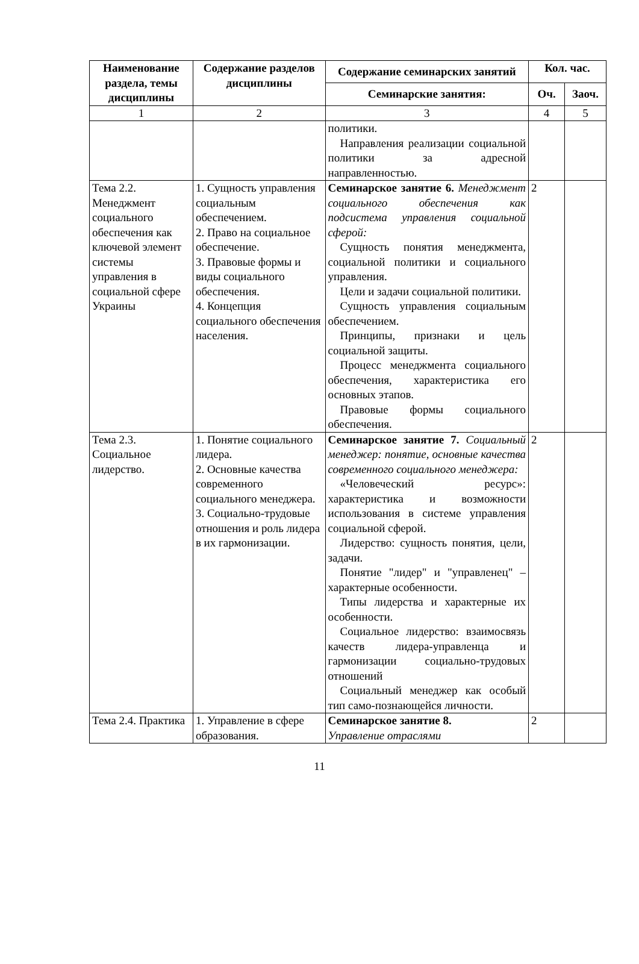| Наименование раздела, темы дисциплины | Содержание разделов дисциплины | Содержание семинарских занятий | Кол. час. | |
| --- | --- | --- | --- | --- |
| | | Семинарские занятия: | Оч. | Заоч. |
| 1 | 2 | 3 | 4 | 5 |
| | | политики. Направления реализации социальной политики за адресной направленностью. | | |
| Тема 2.2. Менеджмент социального обеспечения как ключевой элемент системы управления в социальной сфере Украины | 1. Сущность управления социальным обеспечением. 2. Право на социальное обеспечение. 3. Правовые формы и виды социального обеспечения. 4. Концепция социального обеспечения населения. | Семинарское занятие 6. Менеджмент социального обеспечения как подсистема управления социальной сферой: Сущность понятия менеджмента, социальной политики и социального управления. Цели и задачи социальной политики. Сущность управления социальным обеспечением. Принципы, признаки и цель социальной защиты. Процесс менеджмента социального обеспечения, характеристика его основных этапов. Правовые формы социального обеспечения. | 2 | |
| Тема 2.3. Социальное лидерство. | 1. Понятие социального лидера. 2. Основные качества современного социального менеджера. 3. Социально-трудовые отношения и роль лидера в их гармонизации. | Семинарское занятие 7. Социальный менеджер: понятие, основные качества современного социального менеджера: «Человеческий ресурс»: характеристика и возможности использования в системе управления социальной сферой. Лидерство: сущность понятия, цели, задачи. Понятие "лидер" и "управленец" – характерные особенности. Типы лидерства и характерные их особенности. Социальное лидерство: взаимосвязь качеств лидера-управленца и гармонизации социально-трудовых отношений Социальный менеджер как особый тип само-познающейся личности. | 2 | |
| Тема 2.4. Практика | 1. Управление в сфере образования. | Семинарское занятие 8. Управление отраслями | 2 | |
11